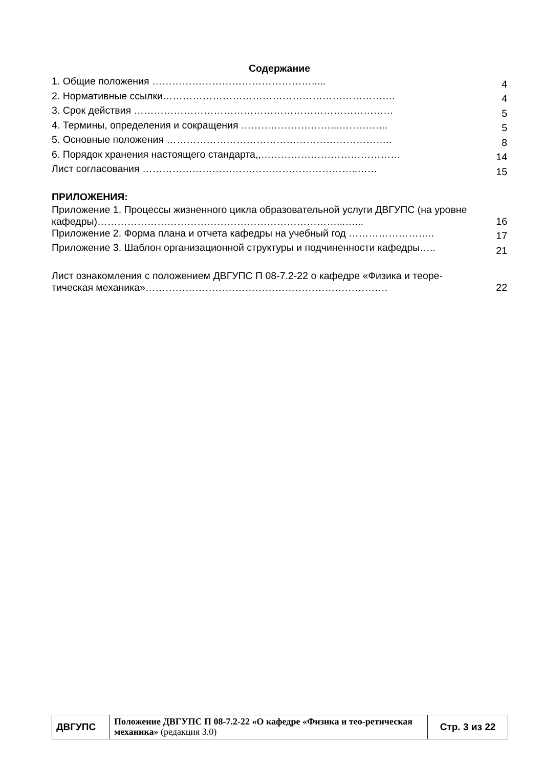Содержание
| 1. Общие положения …………………………………………..... | 4 |
| 2. Нормативные ссылки……………………………………………………………. | 4 |
| 3. Срок действия …………………………………………………………………… | 5 |
| 4. Термины, определения и сокращения ………………………...…………... | 5 |
| 5. Основные положения ………………………………………………………….. | 8 |
| 6. Порядок хранения настоящего стандарта,,…………………………………… | 14 |
| Лист согласования ………………………………………………………..…… | 15 |
ПРИЛОЖЕНИЯ:
| Приложение 1. Процессы жизненного цикла образовательной услуги ДВГУПС (на уровне кафедры)………………………………………………………………...…... | 16 |
| Приложение 2. Форма плана и отчета кафедры на учебный год …………………….. | 17 |
| Приложение 3. Шаблон организационной структуры и подчиненности кафедры….. | 21 |
| Лист ознакомления с положением ДВГУПС П 08-7.2-22 о кафедре «Физика и теоре-тическая механика»………………………………………………………………. | 22 |
| ДВГУПС | Положение ДВГУПС П 08-7.2-22 «О кафедре «Физика и тео-ретическая механика» (редакция 3.0) | Стр. 3 из 22 |